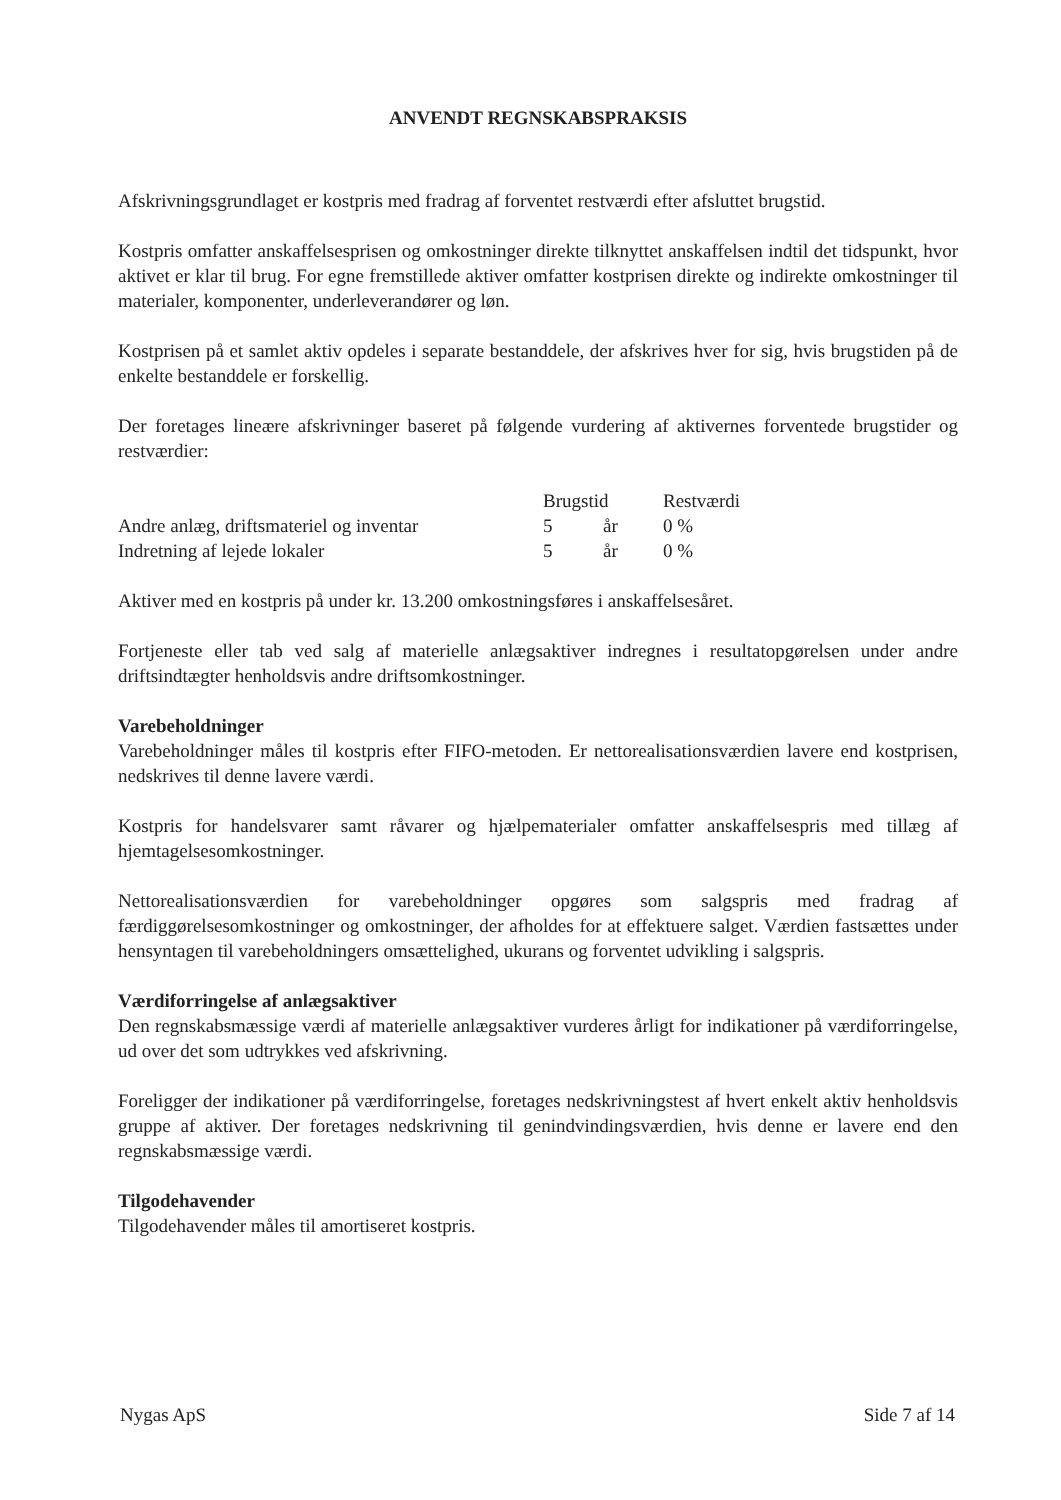ANVENDT REGNSKABSPRAKSIS
Afskrivningsgrundlaget er kostpris med fradrag af forventet restværdi efter afsluttet brugstid.
Kostpris omfatter anskaffelsesprisen og omkostninger direkte tilknyttet anskaffelsen indtil det tidspunkt, hvor aktivet er klar til brug. For egne fremstillede aktiver omfatter kostprisen direkte og indirekte omkostninger til materialer, komponenter, underleverandører og løn.
Kostprisen på et samlet aktiv opdeles i separate bestanddele, der afskrives hver for sig, hvis brugstiden på de enkelte bestanddele er forskellig.
Der foretages lineære afskrivninger baseret på følgende vurdering af aktivernes forventede brugstider og restværdier:
| | Brugstid | | Restværdi |
| --- | --- | --- | --- |
| Andre anlæg, driftsmateriel og inventar | 5 | år | 0 % |
| Indretning af lejede lokaler | 5 | år | 0 % |
Aktiver med en kostpris på under kr. 13.200 omkostningsføres i anskaffelsesåret.
Fortjeneste eller tab ved salg af materielle anlægsaktiver indregnes i resultatopgørelsen under andre driftsindtægter henholdsvis andre driftsomkostninger.
Varebeholdninger
Varebeholdninger måles til kostpris efter FIFO-metoden. Er nettorealisationsværdien lavere end kostprisen, nedskrives til denne lavere værdi.
Kostpris for handelsvarer samt råvarer og hjælpematerialer omfatter anskaffelsespris med tillæg af hjemtagelsesomkostninger.
Nettorealisationsværdien for varebeholdninger opgøres som salgspris med fradrag af færdiggørelsesomkostninger og omkostninger, der afholdes for at effektuere salget. Værdien fastsættes under hensyntagen til varebeholdningers omsættelighed, ukurans og forventet udvikling i salgspris.
Værdiforringelse af anlægsaktiver
Den regnskabsmæssige værdi af materielle anlægsaktiver vurderes årligt for indikationer på værdiforringelse, ud over det som udtrykkes ved afskrivning.
Foreligger der indikationer på værdiforringelse, foretages nedskrivningstest af hvert enkelt aktiv henholdsvis gruppe af aktiver. Der foretages nedskrivning til genindvindingsværdien, hvis denne er lavere end den regnskabsmæssige værdi.
Tilgodehavender
Tilgodehavender måles til amortiseret kostpris.
Nygas ApS Side 7 af 14